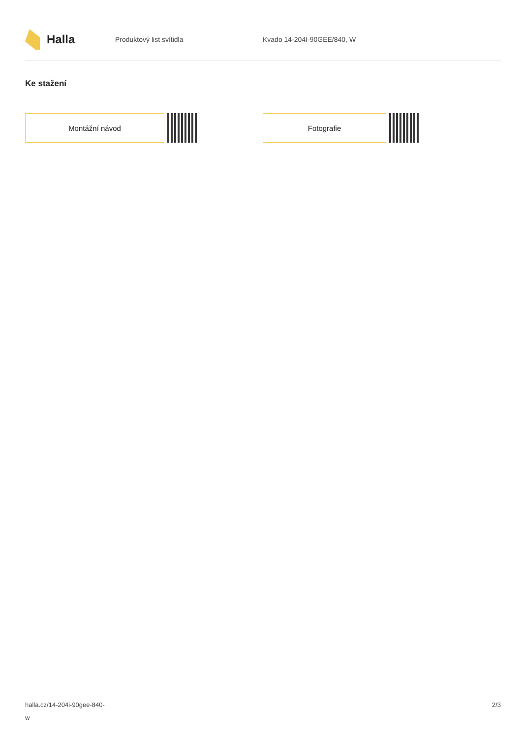Halla
Produktový list svítidla Kvado 14-204I-90GEE/840, W
Ke stažení
Montážní návod Fotografie
halla.cz/14-204i-90gee-840-
w
2/3